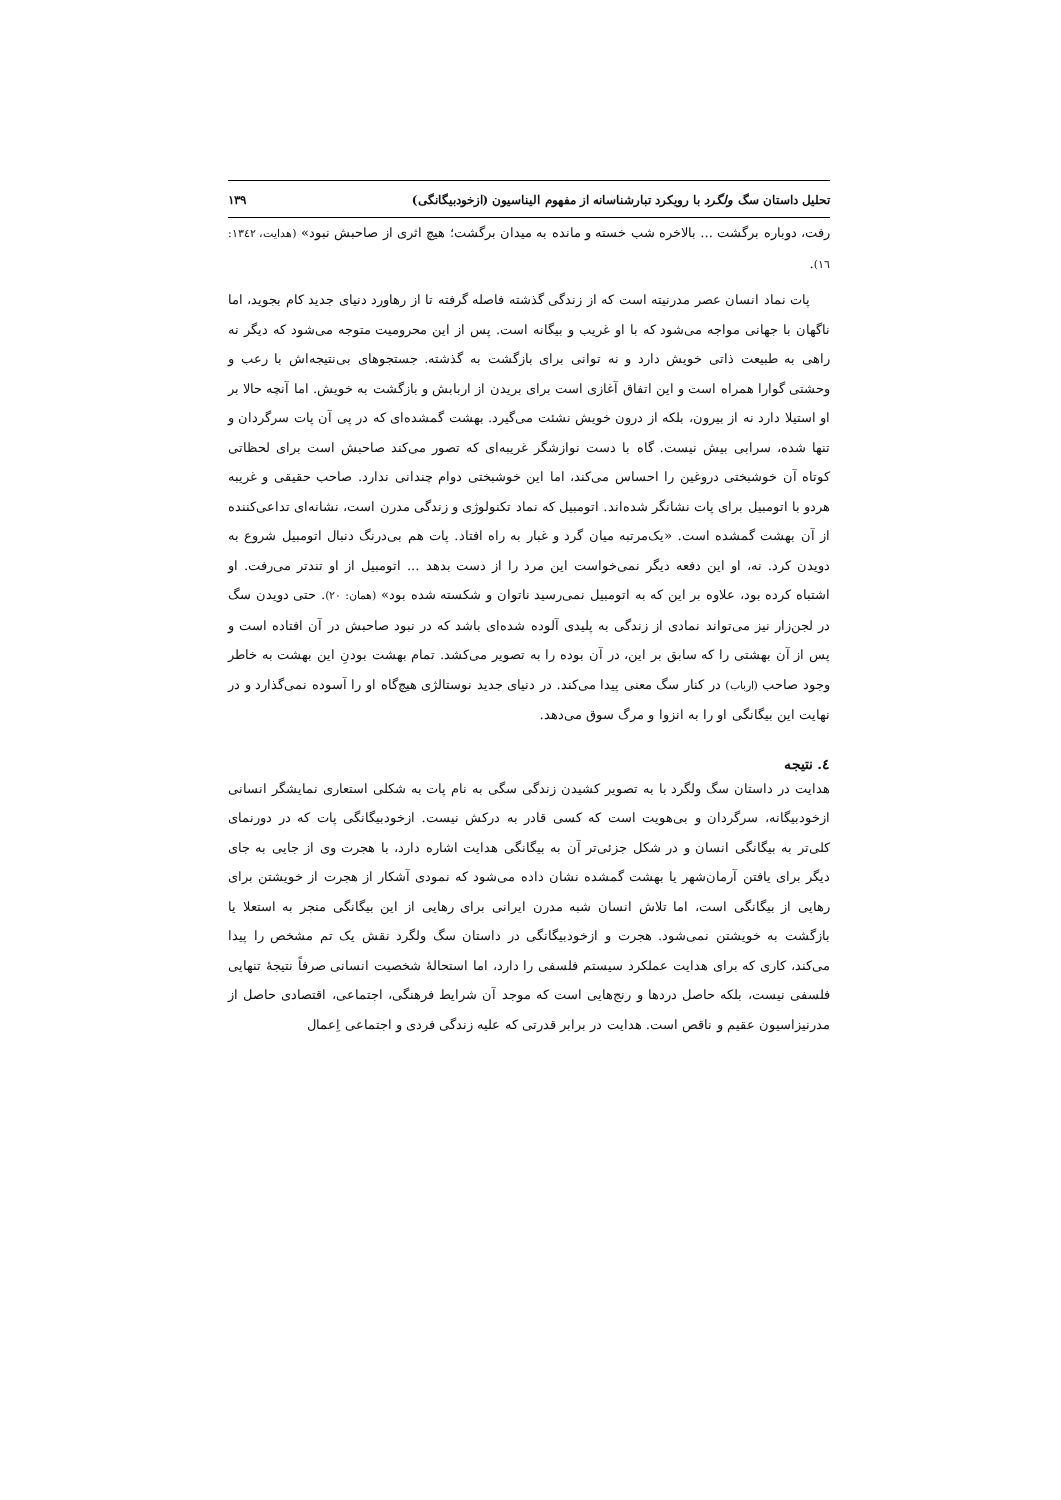تحلیل داستان سگ ولگرد با رویکرد تبارشناسانه از مفهوم الیناسیون (ازخودبیگانگی) ۱۳۹
رفت، دوباره برگشت ... بالاخره شب خسته و مانده به میدان برگشت؛ هیچ اثری از صاحبش نبود» (هدایت، ۱۳٤۲: ۱٦).
پات نماد انسان عصر مدرنیته است که از زندگی گذشته فاصله گرفته تا از رهاورد دنیای جدید کام بجوید، اما ناگهان با جهانی مواجه می‌شود که با او غریب و بیگانه است. پس از این محرومیت متوجه می‌شود که دیگر نه راهی به طبیعت ذاتی خویش دارد و نه توانی برای بازگشت به گذشته. جستجوهای بی‌نتیجه‌اش با رعب و وحشتی گوارا همراه است و این اتفاق آغازی است برای بریدن از اربابش و بازگشت به خویش. اما آنچه حالا بر او استیلا دارد نه از بیرون، بلکه از درون خویش نشئت می‌گیرد. بهشت گمشده‌ای که در پی آن پات سرگردان و تنها شده، سرابی بیش نیست. گاه با دست نوازشگر غریبه‌ای که تصور می‌کند صاحبش است برای لحظاتی کوتاه آن خوشبختی دروغین را احساس می‌کند، اما این خوشبختی دوام چندانی ندارد. صاحب حقیقی و غریبه هردو با اتومبیل برای پات نشانگر شده‌اند. اتومبیل که نماد تکنولوژی و زندگی مدرن است، نشانه‌ای تداعی‌کننده از آن بهشت گمشده است. «یک‌مرتبه میان گرد و غبار به راه افتاد. پات هم بی‌درنگ دنبال اتومبیل شروع به دویدن کرد. نه، او این دفعه دیگر نمی‌خواست این مرد را از دست بدهد ... اتومبیل از او تندتر می‌رفت. او اشتباه کرده بود، علاوه بر این که به اتومبیل نمی‌رسید ناتوان و شکسته شده بود» (همان: ۲۰). حتی دویدن سگ در لجن‌زار نیز می‌تواند نمادی از زندگی به پلیدی آلوده شده‌ای باشد که در نبود صاحبش در آن افتاده است و پس از آن بهشتی را که سابق بر این، در آن بوده را به تصویر می‌کشد. تمام بهشت بودنِ این بهشت به خاطر وجود صاحب (ارباب) در کنار سگ معنی پیدا می‌کند. در دنیای جدید نوستالژی هیچ‌گاه او را آسوده نمی‌گذارد و در نهایت این بیگانگی او را به انزوا و مرگ سوق می‌دهد.
٤. نتیجه
هدایت در داستان سگ ولگرد با به تصویر کشیدن زندگی سگی به نام پات به شکلی استعاری نمایشگر انسانی ازخودبیگانه، سرگردان و بی‌هویت است که کسی قادر به درکش نیست. ازخودبیگانگی پات که در دورنمای کلی‌تر به بیگانگی انسان و در شکل جزئی‌تر آن به بیگانگی هدایت اشاره دارد، با هجرت وی از جایی به جای دیگر برای یافتن آرمان‌شهر یا بهشت گمشده نشان داده می‌شود که نمودی آشکار از هجرت از خویشتن برای رهایی از بیگانگی است، اما تلاش انسان شبه مدرن ایرانی برای رهایی از این بیگانگی منجر به استعلا یا بازگشت به خویشتن نمی‌شود. هجرت و ازخودبیگانگی در داستان سگ ولگرد نقش یک تم مشخص را پیدا می‌کند، کاری که برای هدایت عملکرد سیستم فلسفی را دارد، اما استحالهٔ شخصیت انسانی صرفاً نتیجهٔ تنهایی فلسفی نیست، بلکه حاصل دردها و رنج‌هایی است که موجد آن شرایط فرهنگی، اجتماعی، اقتصادی حاصل از مدرنیزاسیون عقیم و ناقص است. هدایت در برابر قدرتی که علیه زندگی فردی و اجتماعی اِعمال